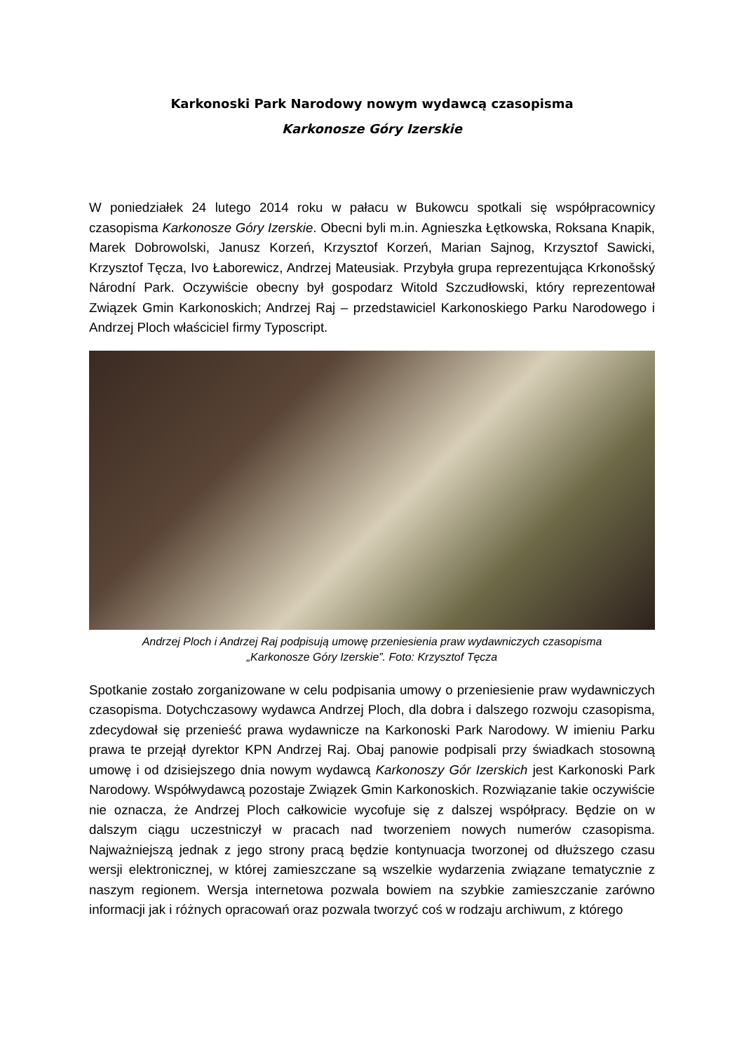Karkonoski Park Narodowy nowym wydawcą czasopisma
Karkonosze Góry Izerskie
W poniedziałek 24 lutego 2014 roku w pałacu w Bukowcu spotkali się współpracownicy czasopisma Karkonosze Góry Izerskie. Obecni byli m.in. Agnieszka Łętkowska, Roksana Knapik, Marek Dobrowolski, Janusz Korzeń, Krzysztof Korzeń, Marian Sajnog, Krzysztof Sawicki, Krzysztof Tęcza, Ivo Łaborewicz, Andrzej Mateusiak. Przybyła grupa reprezentująca Krkonošský Národní Park. Oczywiście obecny był gospodarz Witold Szczudłowski, który reprezentował Związek Gmin Karkonoskich; Andrzej Raj – przedstawiciel Karkonoskiego Parku Narodowego i Andrzej Ploch właściciel firmy Typoscript.
Andrzej Ploch i Andrzej Raj podpisują umowę przeniesienia praw wydawniczych czasopisma
„Karkonosze Góry Izerskie”. Foto: Krzysztof Tęcza
Spotkanie zostało zorganizowane w celu podpisania umowy o przeniesienie praw wydawniczych czasopisma. Dotychczasowy wydawca Andrzej Ploch, dla dobra i dalszego rozwoju czasopisma, zdecydował się przenieść prawa wydawnicze na Karkonoski Park Narodowy. W imieniu Parku prawa te przejął dyrektor KPN Andrzej Raj. Obaj panowie podpisali przy świadkach stosowną umowę i od dzisiejszego dnia nowym wydawcą Karkonoszy Gór Izerskich jest Karkonoski Park Narodowy. Współwydawcą pozostaje Związek Gmin Karkonoskich. Rozwiązanie takie oczywiście nie oznacza, że Andrzej Ploch całkowicie wycofuje się z dalszej współpracy. Będzie on w dalszym ciągu uczestniczył w pracach nad tworzeniem nowych numerów czasopisma. Najważniejszą jednak z jego strony pracą będzie kontynuacja tworzonej od dłuższego czasu wersji elektronicznej, w której zamieszczane są wszelkie wydarzenia związane tematycznie z naszym regionem. Wersja internetowa pozwala bowiem na szybkie zamieszczanie zarówno informacji jak i różnych opracowań oraz pozwala tworzyć coś w rodzaju archiwum, z którego